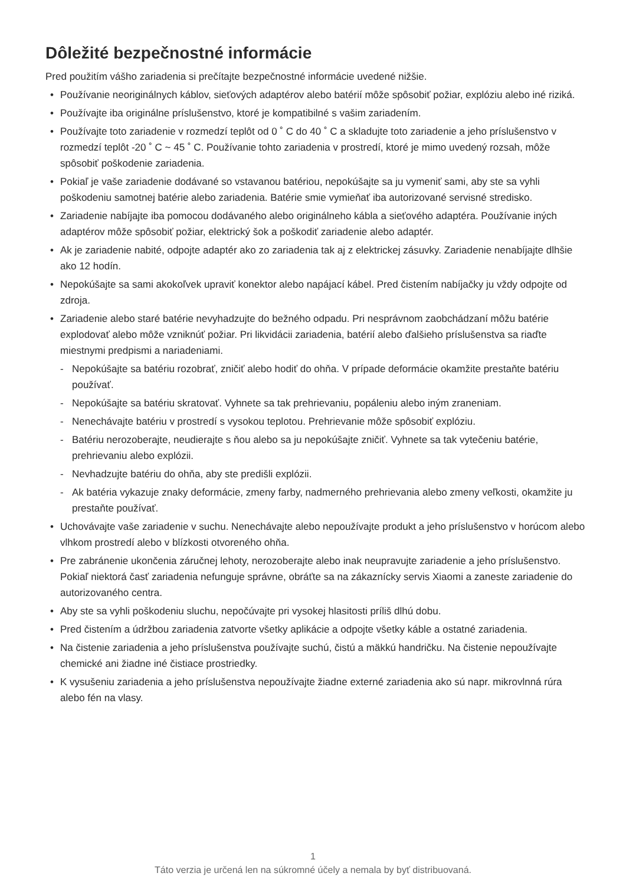Dôležité bezpečnostné informácie
Pred použitím vášho zariadenia si prečítajte bezpečnostné informácie uvedené nižšie.
• Používanie neoriginálnych káblov, sieťových adaptérov alebo batérií môže spôsobiť požiar, explóziu alebo iné riziká.
• Používajte iba originálne príslušenstvo, ktoré je kompatibilné s vašim zariadením.
• Používajte toto zariadenie v rozmedzí teplôt od 0 ˚ C do 40 ˚ C a skladujte toto zariadenie a jeho príslušenstvo v rozmedzí teplôt -20 ˚ C ~ 45 ˚ C. Používanie tohto zariadenia v prostredí, ktoré je mimo uvedený rozsah, môže spôsobiť poškodenie zariadenia.
• Pokiaľ je vaše zariadenie dodávané so vstavanou batériou, nepokúšajte sa ju vymeniť sami, aby ste sa vyhli poškodeniu samotnej batérie alebo zariadenia. Batérie smie vymieňať iba autorizované servisné stredisko.
• Zariadenie nabíjajte iba pomocou dodávaného alebo originálneho kábla a sieťového adaptéra. Používanie iných adaptérov môže spôsobiť požiar, elektrický šok a poškodiť zariadenie alebo adaptér.
• Ak je zariadenie nabité, odpojte adaptér ako zo zariadenia tak aj z elektrickej zásuvky. Zariadenie nenabíjajte dlhšie ako 12 hodín.
• Nepokúšajte sa sami akokoľvek upraviť konektor alebo napájací kábel. Pred čistením nabíjačky ju vždy odpojte od zdroja.
• Zariadenie alebo staré batérie nevyhadzujte do bežného odpadu. Pri nesprávnom zaobchádzaní môžu batérie explodovať alebo môže vzniknúť požiar. Pri likvidácii zariadenia, batérií alebo ďalšieho príslušenstva sa riaďte miestnymi predpismi a nariadeniami.
- Nepokúšajte sa batériu rozobrať, zničiť alebo hodiť do ohňa. V prípade deformácie okamžite prestaňte batériu používať.
- Nepokúšajte sa batériu skratovať. Vyhnete sa tak prehrievaniu, popáleniu alebo iným zraneniam.
- Nenechávajte batériu v prostredí s vysokou teplotou. Prehrievanie môže spôsobiť explóziu.
- Batériu nerozoberajte, neudierajte s ňou alebo sa ju nepokúšajte zničiť. Vyhnete sa tak vytečeniu batérie, prehrievaniu alebo explózii.
- Nevhadzujte batériu do ohňa, aby ste predišli explózii.
- Ak batéria vykazuje znaky deformácie, zmeny farby, nadmerného prehrievania alebo zmeny veľkosti, okamžite ju prestaňte používať.
• Uchovávajte vaše zariadenie v suchu. Nenechávajte alebo nepoužívajte produkt a jeho príslušenstvo v horúcom alebo vlhkom prostredí alebo v blízkosti otvoreného ohňa.
• Pre zabránenie ukončenia záručnej lehoty, nerozoberajte alebo inak neupravujte zariadenie a jeho príslušenstvo. Pokiaľ niektorá časť zariadenia nefunguje správne, obráťte sa na zákaznícky servis Xiaomi a zaneste zariadenie do autorizovaného centra.
• Aby ste sa vyhli poškodeniu sluchu, nepočúvajte pri vysokej hlasitosti príliš dlhú dobu.
• Pred čistením a údržbou zariadenia zatvorte všetky aplikácie a odpojte všetky káble a ostatné zariadenia.
• Na čistenie zariadenia a jeho príslušenstva používajte suchú, čistú a mäkkú handričku. Na čistenie nepoužívajte chemické ani žiadne iné čistiace prostriedky.
• K vysušeniu zariadenia a jeho príslušenstva nepoužívajte žiadne externé zariadenia ako sú napr. mikrovlnná rúra alebo fén na vlasy.
1
Táto verzia je určená len na súkromné účely a nemala by byť distribuovaná.